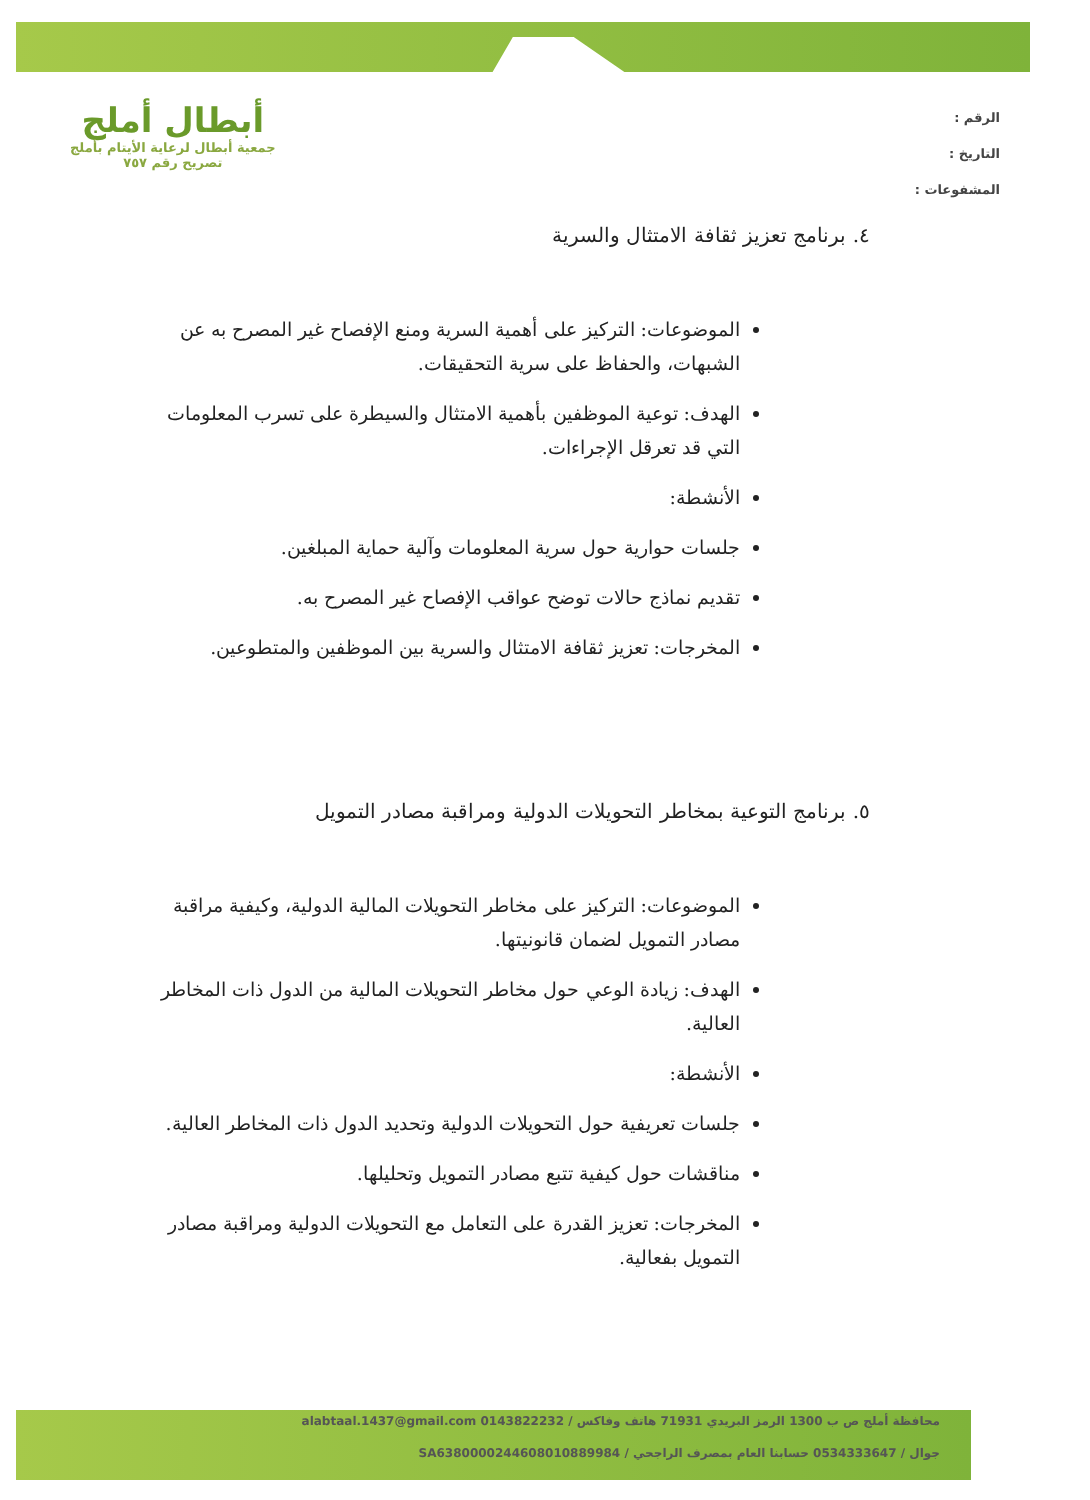الرقم :
التاريخ :
المشفوعات :
أبطال أملج
جمعية أبطال لرعاية الأيتام بأملج
تصريح رقم ٧٥٧
٤. برنامج تعزيز ثقافة الامتثال والسرية
الموضوعات: التركيز على أهمية السرية ومنع الإفصاح غير المصرح به عن الشبهات، والحفاظ على سرية التحقيقات.
الهدف: توعية الموظفين بأهمية الامتثال والسيطرة على تسرب المعلومات التي قد تعرقل الإجراءات.
الأنشطة:
جلسات حوارية حول سرية المعلومات وآلية حماية المبلغين.
تقديم نماذج حالات توضح عواقب الإفصاح غير المصرح به.
المخرجات: تعزيز ثقافة الامتثال والسرية بين الموظفين والمتطوعين.
٥. برنامج التوعية بمخاطر التحويلات الدولية ومراقبة مصادر التمويل
الموضوعات: التركيز على مخاطر التحويلات المالية الدولية، وكيفية مراقبة مصادر التمويل لضمان قانونيتها.
الهدف: زيادة الوعي حول مخاطر التحويلات المالية من الدول ذات المخاطر العالية.
الأنشطة:
جلسات تعريفية حول التحويلات الدولية وتحديد الدول ذات المخاطر العالية.
مناقشات حول كيفية تتبع مصادر التمويل وتحليلها.
المخرجات: تعزيز القدرة على التعامل مع التحويلات الدولية ومراقبة مصادر التمويل بفعالية.
محافظة أملج ص ب 1300 الرمز البريدي 71931 هاتف وفاكس / 0143822232 alabtaal.1437@gmail.com
جوال / 0534333647 حسابنا العام بمصرف الراجحي / SA6380000244608010889984